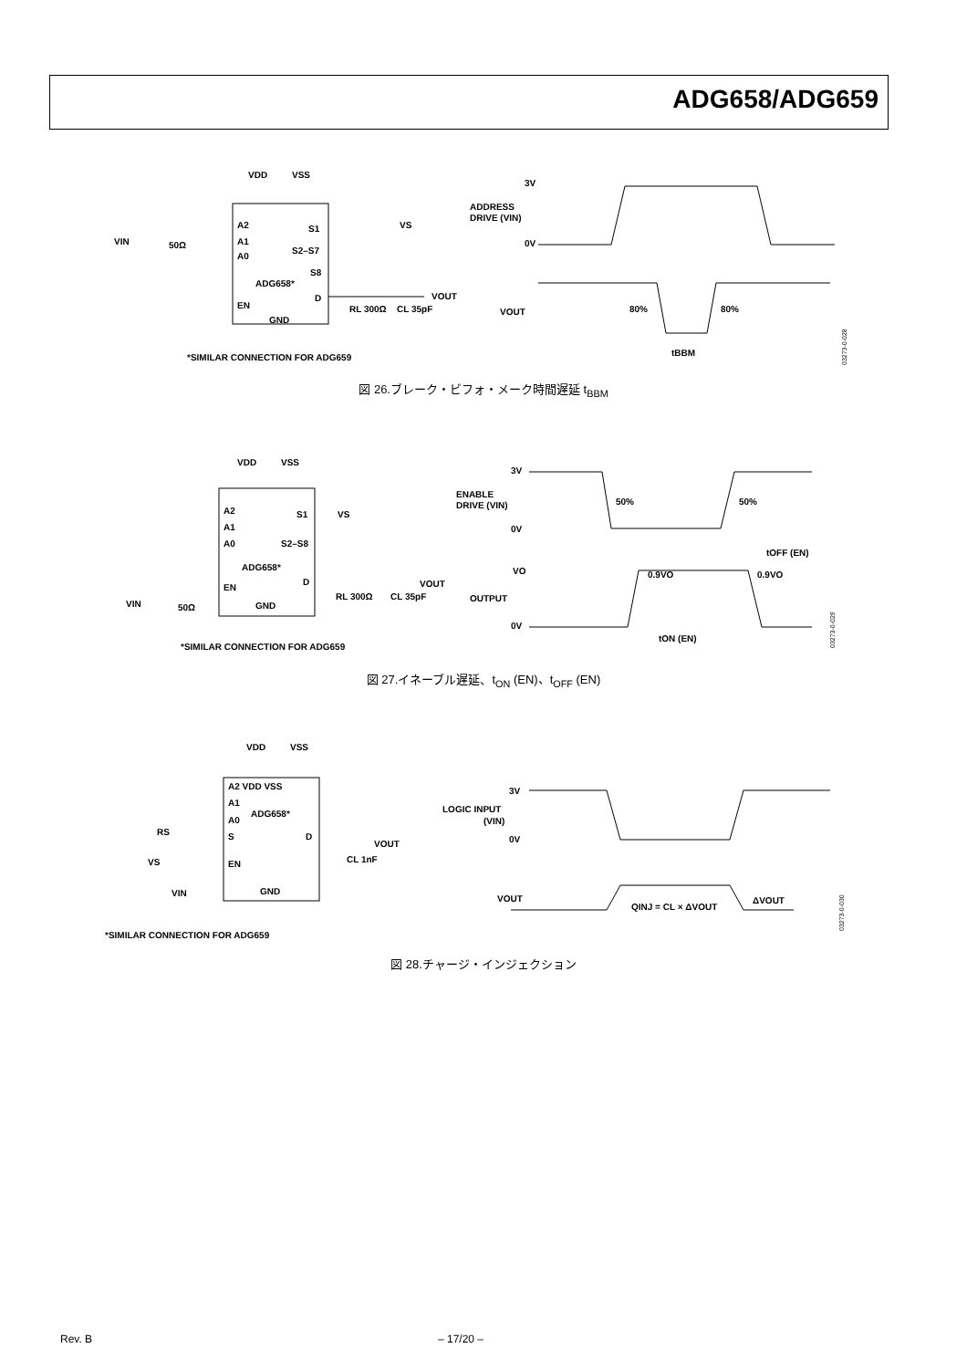ADG658/ADG659
VDD
VSS
A2
A1
A0
S1
S2–S7
S8
ADG658*
D
EN
GND
VIN
50Ω
VS
VOUT
RL 300Ω
CL 35pF
*SIMILAR CONNECTION FOR ADG659
3V
ADDRESS
DRIVE (VIN)
0V
VOUT
80%
80%
tBBM
03273-0-028
図 26.ブレーク・ビフォ・メーク時間遅延 t<sub>BBM</sub>
VDD
VSS
A2
A1
A0
S1
S2–S8
ADG658*
D
EN
GND
VIN
50Ω
VS
VOUT
RL 300Ω
CL 35pF
*SIMILAR CONNECTION FOR ADG659
3V
ENABLE
DRIVE (VIN)
0V
50%
50%
tOFF (EN)
VO
0.9VO
0.9VO
OUTPUT
0V
tON (EN)
03273-0-029
図 27.イネーブル遅延、t<sub>ON</sub> (EN)、t<sub>OFF</sub> (EN)
VDD
VSS
A2 VDD VSS
A1
A0
ADG658*
S
D
EN
GND
RS
VS
VIN
VOUT
CL 1nF
*SIMILAR CONNECTION FOR ADG659
3V
LOGIC INPUT
(VIN)
0V
VOUT
QINJ = CL × ΔVOUT
ΔVOUT
03273-0-030
図 28.チャージ・インジェクション
Rev. B
– 17/20 –